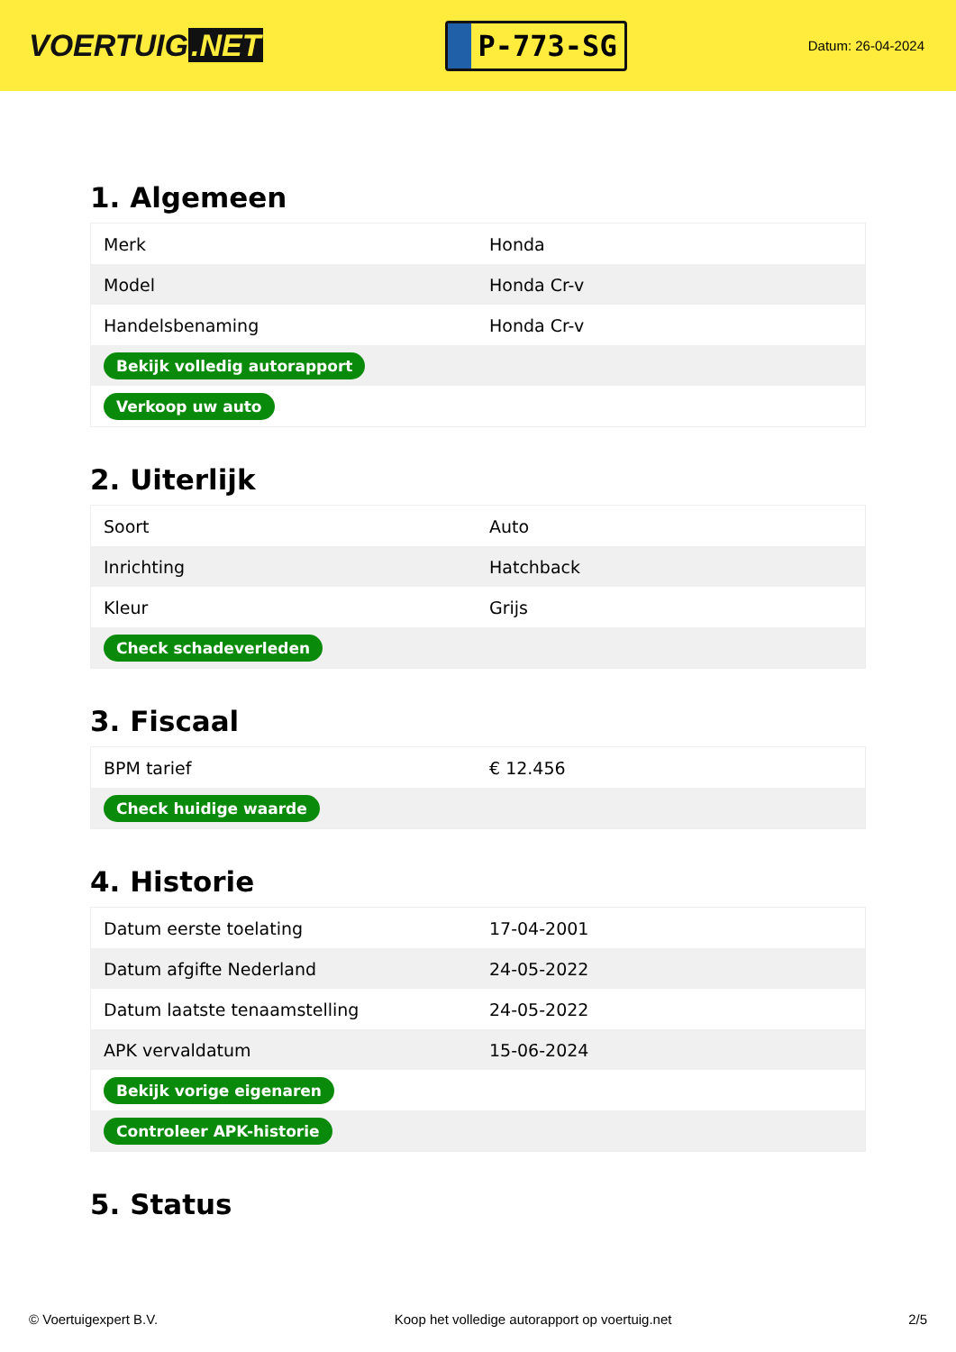VOERTUIG.NET
P-773-SG
Datum: 26-04-2024
1. Algemeen
| Merk | Honda |
| Model | Honda Cr-v |
| Handelsbenaming | Honda Cr-v |
| Bekijk volledig autorapport | |
| Verkoop uw auto | |
2. Uiterlijk
| Soort | Auto |
| Inrichting | Hatchback |
| Kleur | Grijs |
| Check schadeverleden | |
3. Fiscaal
| BPM tarief | € 12.456 |
| Check huidige waarde | |
4. Historie
| Datum eerste toelating | 17-04-2001 |
| Datum afgifte Nederland | 24-05-2022 |
| Datum laatste tenaamstelling | 24-05-2022 |
| APK vervaldatum | 15-06-2024 |
| Bekijk vorige eigenaren | |
| Controleer APK-historie | |
5. Status
© Voertuigexpert B.V. Koop het volledige autorapport op voertuig.net 2/5